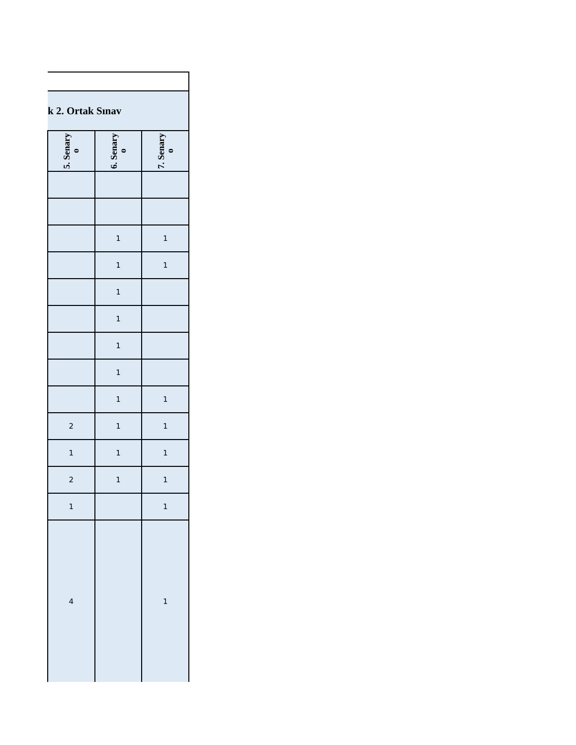| k 2. Ortak Sınav | | |
| 5. Senary o | 6. Senary o | 7. Senary o |
| | 1 | 1 |
| | 1 | 1 |
| | 1 | |
| | 1 | |
| | 1 | |
| | 1 | |
| | 1 | 1 |
| 2 | 1 | 1 |
| 1 | 1 | 1 |
| 2 | 1 | 1 |
| 1 | | 1 |
| 4 | | 1 |